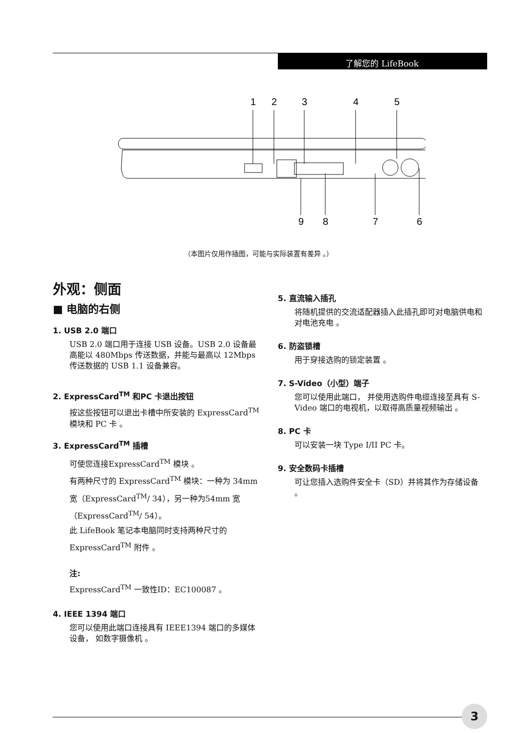了解您的 LifeBook
1
2
3
4
5
9
8
7
6
（本图片仅用作插图，可能与实际装置有差异 。）
外观：侧面
■ 电脑的右侧
1. USB 2.0 端口
USB 2.0 端口用于连接 USB 设备。USB 2.0 设备最高能以 480Mbps 传送数据，并能与最高以 12Mbps 传送数据的 USB 1.1 设备兼容。
2. ExpressCard<sup>TM</sup> 和PC 卡退出按钮
按这些按钮可以退出卡槽中所安装的 ExpressCard<sup>TM</sup> 模块和 PC 卡 。
3. ExpressCard<sup>TM</sup> 插槽
可使您连接ExpressCard<sup>TM</sup> 模块 。
有两种尺寸的 ExpressCard<sup>TM</sup> 模块：一种为 34mm宽（ExpressCard<sup>TM</sup>/ 34），另一种为54mm 宽（ExpressCard<sup>TM</sup>/ 54）。
此 LifeBook 笔记本电脑同时支持两种尺寸的 ExpressCard<sup>TM</sup> 附件 。
注:
ExpressCard<sup>TM</sup> 一致性ID：EC100087 。
4. IEEE 1394 端口
您可以使用此端口连接具有 IEEE1394 端口的多媒体设备， 如数字摄像机 。
5. 直流输入插孔
将随机提供的交流适配器插入此插孔即可对电脑供电和对电池充电 。
6. 防盗锁槽
用于穿接选购的锁定装置 。
7. S-Video（小型）端子
您可以使用此端口， 并使用选购件电缆连接至具有 S-Video 端口的电视机，以取得高质量视频输出 。
8. PC 卡
可以安装一块 Type I/II PC 卡。
9. 安全数码卡插槽
可让您插入选购件安全卡（SD）并将其作为存储设备 。
3